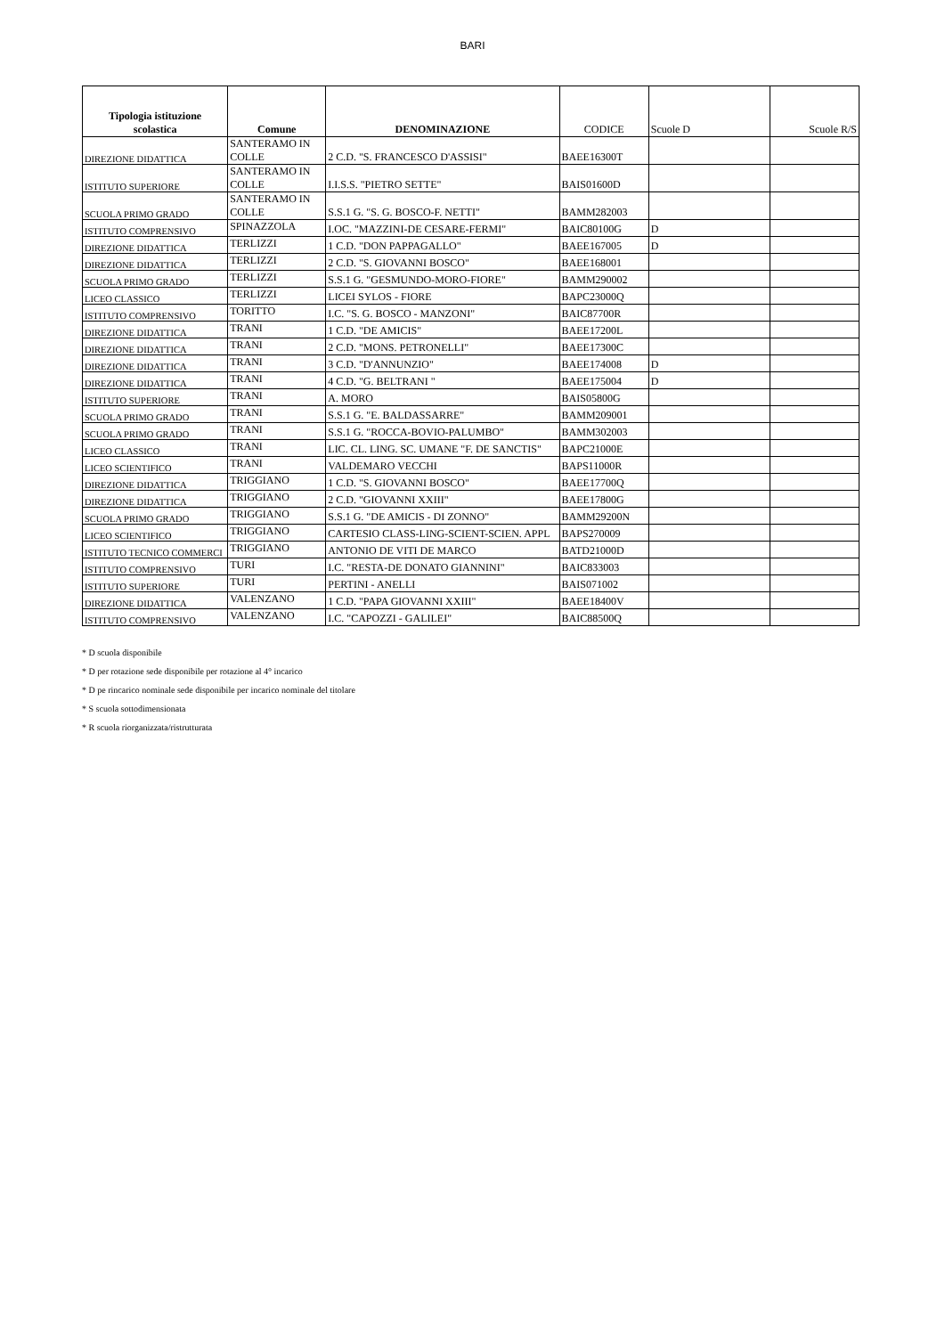BARI
| Tipologia istituzione scolastica | Comune | DENOMINAZIONE | CODICE | Scuole D | Scuole R/S |
| --- | --- | --- | --- | --- | --- |
| DIREZIONE DIDATTICA | SANTERAMO IN COLLE | 2 C.D. "S. FRANCESCO D'ASSISI" | BAEE16300T | | |
| ISTITUTO SUPERIORE | SANTERAMO IN COLLE | I.I.S.S. "PIETRO SETTE" | BAIS01600D | | |
| SCUOLA PRIMO GRADO | SANTERAMO IN COLLE | S.S.1 G. "S. G. BOSCO-F. NETTI" | BAMM282003 | | |
| ISTITUTO COMPRENSIVO | SPINAZZOLA | I.OC. "MAZZINI-DE CESARE-FERMI" | BAIC80100G | D | |
| DIREZIONE DIDATTICA | TERLIZZI | 1 C.D. "DON PAPPAGALLO" | BAEE167005 | D | |
| DIREZIONE DIDATTICA | TERLIZZI | 2 C.D. "S. GIOVANNI BOSCO" | BAEE168001 | | |
| SCUOLA PRIMO GRADO | TERLIZZI | S.S.1 G. "GESMUNDO-MORO-FIORE" | BAMM290002 | | |
| LICEO CLASSICO | TERLIZZI | LICEI SYLOS - FIORE | BAPC23000Q | | |
| ISTITUTO COMPRENSIVO | TORITTO | I.C. "S. G. BOSCO - MANZONI" | BAIC87700R | | |
| DIREZIONE DIDATTICA | TRANI | 1 C.D. "DE AMICIS" | BAEE17200L | | |
| DIREZIONE DIDATTICA | TRANI | 2 C.D. "MONS. PETRONELLI" | BAEE17300C | | |
| DIREZIONE DIDATTICA | TRANI | 3 C.D. "D'ANNUNZIO" | BAEE174008 | D | |
| DIREZIONE DIDATTICA | TRANI | 4 C.D. "G. BELTRANI " | BAEE175004 | D | |
| ISTITUTO SUPERIORE | TRANI | A. MORO | BAIS05800G | | |
| SCUOLA PRIMO GRADO | TRANI | S.S.1 G. "E. BALDASSARRE" | BAMM209001 | | |
| SCUOLA PRIMO GRADO | TRANI | S.S.1 G. "ROCCA-BOVIO-PALUMBO" | BAMM302003 | | |
| LICEO CLASSICO | TRANI | LIC. CL. LING. SC. UMANE "F. DE SANCTIS" | BAPC21000E | | |
| LICEO SCIENTIFICO | TRANI | VALDEMARO VECCHI | BAPS11000R | | |
| DIREZIONE DIDATTICA | TRIGGIANO | 1 C.D. "S. GIOVANNI BOSCO" | BAEE17700Q | | |
| DIREZIONE DIDATTICA | TRIGGIANO | 2 C.D. "GIOVANNI XXIII" | BAEE17800G | | |
| SCUOLA PRIMO GRADO | TRIGGIANO | S.S.1 G. "DE AMICIS - DI ZONNO" | BAMM29200N | | |
| LICEO SCIENTIFICO | TRIGGIANO | CARTESIO CLASS-LING-SCIENT-SCIEN. APPL | BAPS270009 | | |
| ISTITUTO TECNICO COMMERCI | TRIGGIANO | ANTONIO DE VITI DE MARCO | BATD21000D | | |
| ISTITUTO COMPRENSIVO | TURI | I.C. "RESTA-DE DONATO GIANNINI" | BAIC833003 | | |
| ISTITUTO SUPERIORE | TURI | PERTINI - ANELLI | BAIS071002 | | |
| DIREZIONE DIDATTICA | VALENZANO | 1 C.D. "PAPA GIOVANNI XXIII" | BAEE18400V | | |
| ISTITUTO COMPRENSIVO | VALENZANO | I.C. "CAPOZZI - GALILEI" | BAIC88500Q | | |
* D scuola disponibile
* D per rotazione sede disponibile per rotazione al 4° incarico
* D pe rincarico nominale sede disponibile per incarico nominale del titolare
* S scuola sottodimensionata
* R scuola riorganizzata/ristrutturata